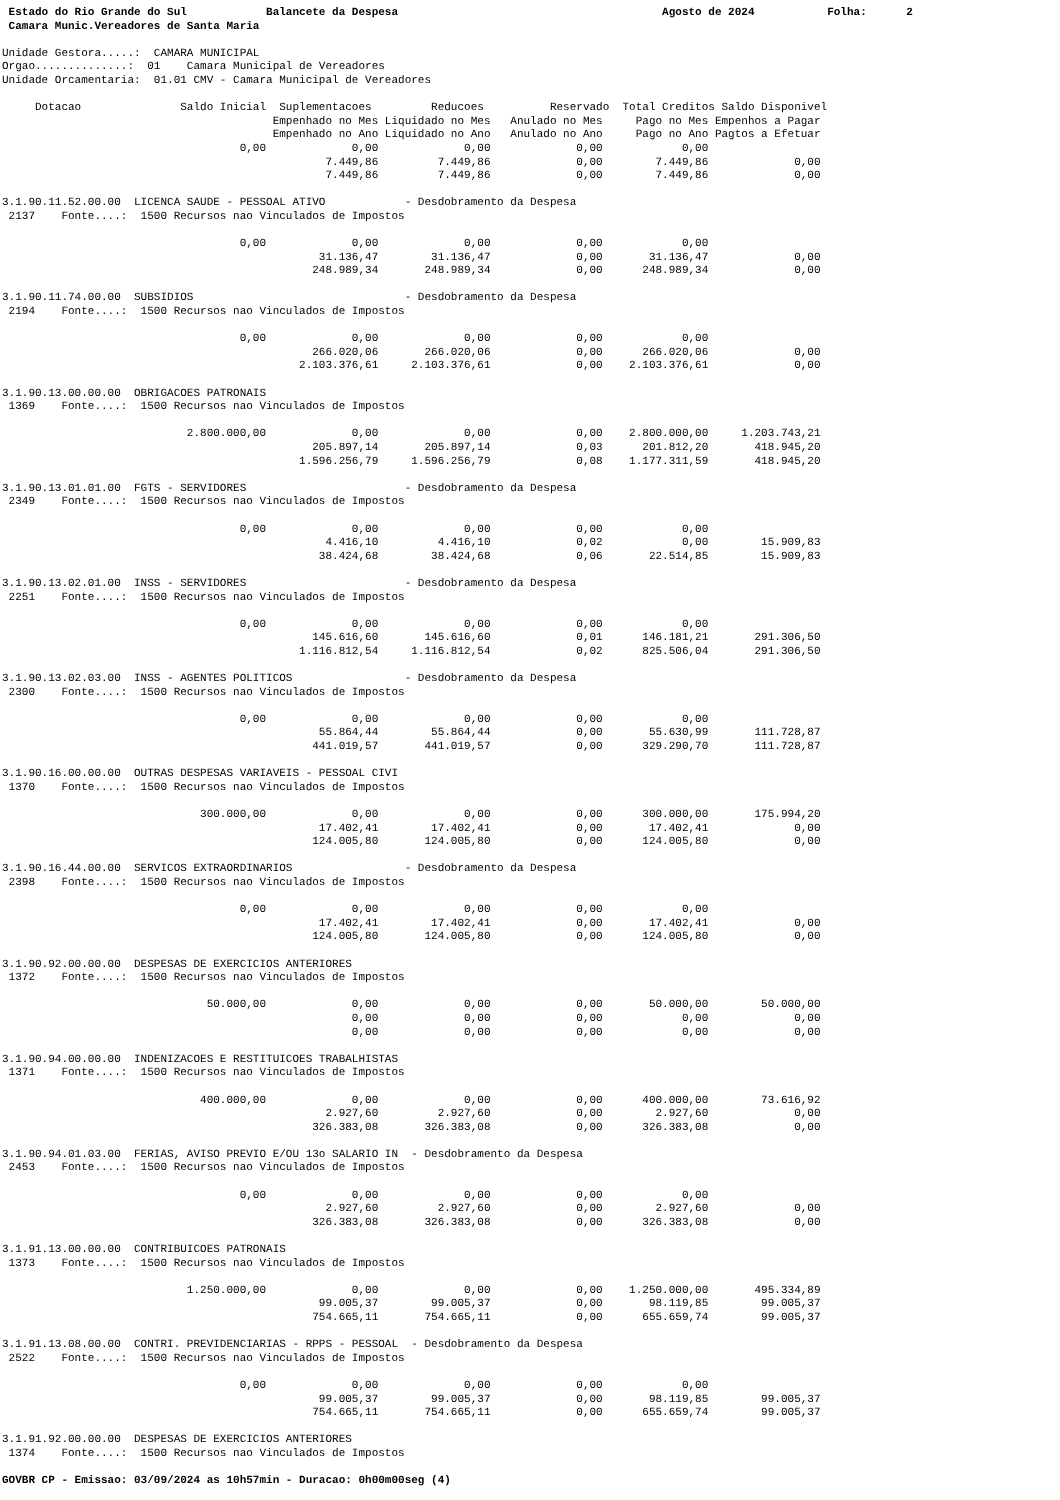Estado do Rio Grande do Sul            Balancete da Despesa                                        Agosto de 2024           Folha:      2
 Camara Munic.Vereadores de Santa Maria

Unidade Gestora.....:  CAMARA MUNICIPAL
Orgao..............:  01    Camara Municipal de Vereadores
Unidade Orcamentaria:  01.01 CMV - Camara Municipal de Vereadores

     Dotacao               Saldo Inicial  Suplementacoes         Reducoes          Reservado  Total Creditos Saldo Disponivel
                                         Empenhado no Mes Liquidado no Mes   Anulado no Mes     Pago no Mes Empenhos a Pagar
                                         Empenhado no Ano Liquidado no Ano   Anulado no Ano     Pago no Ano Pagtos a Efetuar
                                    0,00             0,00             0,00             0,00            0,00
                                                 7.449,86         7.449,86             0,00        7.449,86             0,00
                                                 7.449,86         7.449,86             0,00        7.449,86             0,00

3.1.90.11.52.00.00  LICENCA SAUDE - PESSOAL ATIVO            - Desdobramento da Despesa
 2137    Fonte....:  1500 Recursos nao Vinculados de Impostos

                                    0,00             0,00             0,00             0,00            0,00
                                                31.136,47        31.136,47             0,00       31.136,47             0,00
                                               248.989,34       248.989,34             0,00      248.989,34             0,00

3.1.90.11.74.00.00  SUBSIDIOS                                - Desdobramento da Despesa
 2194    Fonte....:  1500 Recursos nao Vinculados de Impostos

                                    0,00             0,00             0,00             0,00            0,00
                                               266.020,06       266.020,06             0,00      266.020,06             0,00
                                             2.103.376,61     2.103.376,61             0,00    2.103.376,61             0,00

3.1.90.13.00.00.00  OBRIGACOES PATRONAIS
 1369    Fonte....:  1500 Recursos nao Vinculados de Impostos

                            2.800.000,00             0,00             0,00             0,00    2.800.000,00     1.203.743,21
                                               205.897,14       205.897,14             0,03      201.812,20       418.945,20
                                             1.596.256,79     1.596.256,79             0,08    1.177.311,59       418.945,20

3.1.90.13.01.01.00  FGTS - SERVIDORES                        - Desdobramento da Despesa
 2349    Fonte....:  1500 Recursos nao Vinculados de Impostos

                                    0,00             0,00             0,00             0,00            0,00
                                                 4.416,10         4.416,10             0,02            0,00        15.909,83
                                                38.424,68        38.424,68             0,06       22.514,85        15.909,83

3.1.90.13.02.01.00  INSS - SERVIDORES                        - Desdobramento da Despesa
 2251    Fonte....:  1500 Recursos nao Vinculados de Impostos

                                    0,00             0,00             0,00             0,00            0,00
                                               145.616,60       145.616,60             0,01      146.181,21       291.306,50
                                             1.116.812,54     1.116.812,54             0,02      825.506,04       291.306,50

3.1.90.13.02.03.00  INSS - AGENTES POLITICOS                 - Desdobramento da Despesa
 2300    Fonte....:  1500 Recursos nao Vinculados de Impostos

                                    0,00             0,00             0,00             0,00            0,00
                                                55.864,44        55.864,44             0,00       55.630,99       111.728,87
                                               441.019,57       441.019,57             0,00      329.290,70       111.728,87

3.1.90.16.00.00.00  OUTRAS DESPESAS VARIAVEIS - PESSOAL CIVI
 1370    Fonte....:  1500 Recursos nao Vinculados de Impostos

                              300.000,00             0,00             0,00             0,00      300.000,00       175.994,20
                                                17.402,41        17.402,41             0,00       17.402,41             0,00
                                               124.005,80       124.005,80             0,00      124.005,80             0,00

3.1.90.16.44.00.00  SERVICOS EXTRAORDINARIOS                 - Desdobramento da Despesa
 2398    Fonte....:  1500 Recursos nao Vinculados de Impostos

                                    0,00             0,00             0,00             0,00            0,00
                                                17.402,41        17.402,41             0,00       17.402,41             0,00
                                               124.005,80       124.005,80             0,00      124.005,80             0,00

3.1.90.92.00.00.00  DESPESAS DE EXERCICIOS ANTERIORES
 1372    Fonte....:  1500 Recursos nao Vinculados de Impostos

                               50.000,00             0,00             0,00             0,00       50.000,00        50.000,00
                                                     0,00             0,00             0,00            0,00             0,00
                                                     0,00             0,00             0,00            0,00             0,00

3.1.90.94.00.00.00  INDENIZACOES E RESTITUICOES TRABALHISTAS
 1371    Fonte....:  1500 Recursos nao Vinculados de Impostos

                              400.000,00             0,00             0,00             0,00      400.000,00        73.616,92
                                                 2.927,60         2.927,60             0,00        2.927,60             0,00
                                               326.383,08       326.383,08             0,00      326.383,08             0,00

3.1.90.94.01.03.00  FERIAS, AVISO PREVIO E/OU 13o SALARIO IN  - Desdobramento da Despesa
 2453    Fonte....:  1500 Recursos nao Vinculados de Impostos

                                    0,00             0,00             0,00             0,00            0,00
                                                 2.927,60         2.927,60             0,00        2.927,60             0,00
                                               326.383,08       326.383,08             0,00      326.383,08             0,00

3.1.91.13.00.00.00  CONTRIBUICOES PATRONAIS
 1373    Fonte....:  1500 Recursos nao Vinculados de Impostos

                            1.250.000,00             0,00             0,00             0,00    1.250.000,00       495.334,89
                                                99.005,37        99.005,37             0,00       98.119,85        99.005,37
                                               754.665,11       754.665,11             0,00      655.659,74        99.005,37

3.1.91.13.08.00.00  CONTRI. PREVIDENCIARIAS - RPPS - PESSOAL  - Desdobramento da Despesa
 2522    Fonte....:  1500 Recursos nao Vinculados de Impostos

                                    0,00             0,00             0,00             0,00            0,00
                                                99.005,37        99.005,37             0,00       98.119,85        99.005,37
                                               754.665,11       754.665,11             0,00      655.659,74        99.005,37

3.1.91.92.00.00.00  DESPESAS DE EXERCICIOS ANTERIORES
 1374    Fonte....:  1500 Recursos nao Vinculados de Impostos

GOVBR CP - Emissao: 03/09/2024 as 10h57min - Duracao: 0h00m00seg (4)